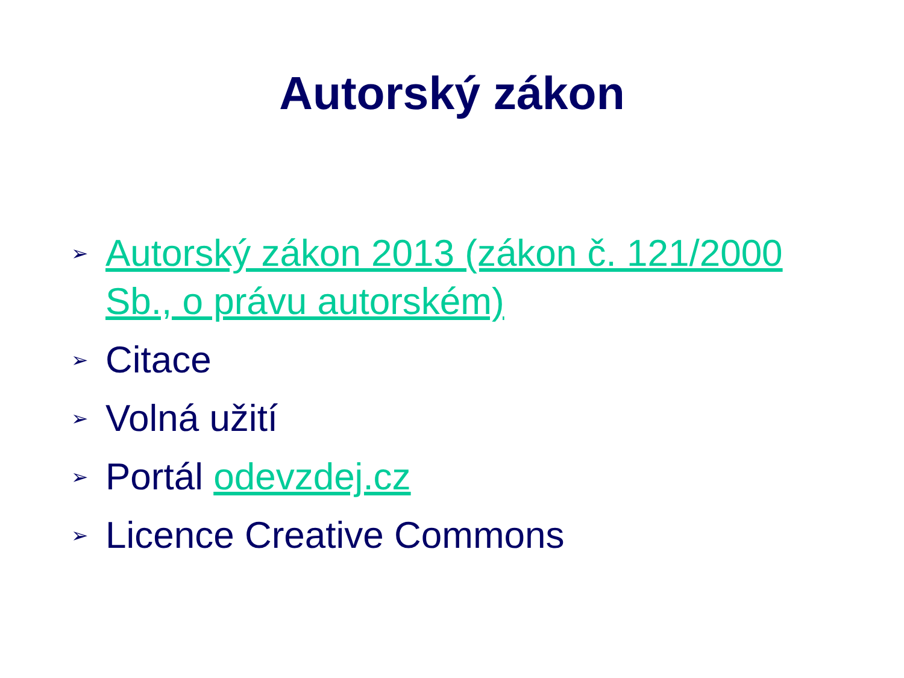Autorský zákon
➢ Autorský zákon 2013 (zákon č. 121/2000 Sb., o právu autorském)
➢ Citace
➢ Volná užití
➢ Portál odevzdej.cz
➢ Licence Creative Commons